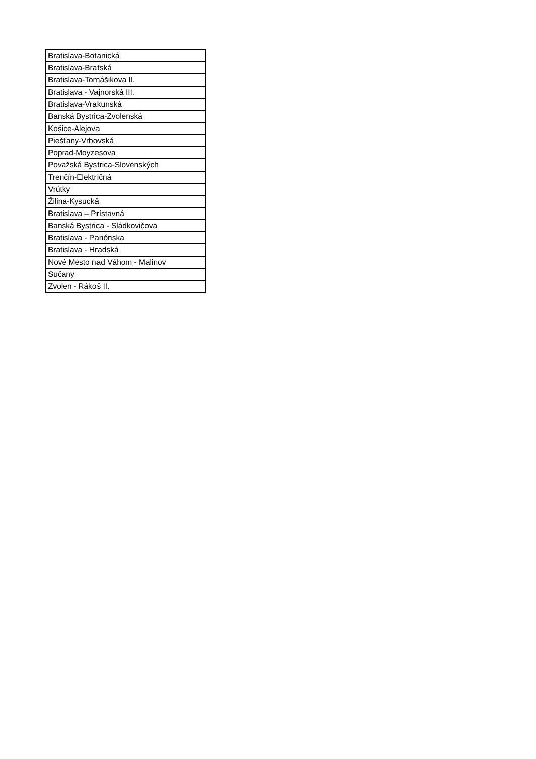| Bratislava-Botanická |
| Bratislava-Bratská |
| Bratislava-Tomášikova II. |
| Bratislava - Vajnorská III. |
| Bratislava-Vrakunská |
| Banská Bystrica-Zvolenská |
| Košice-Alejova |
| Piešťany-Vrbovská |
| Poprad-Moyzesova |
| Považská Bystrica-Slovenských |
| Trenčín-Električná |
| Vrútky |
| Žilina-Kysucká |
| Bratislava – Prístavná |
| Banská Bystrica - Sládkovičova |
| Bratislava - Panónska |
| Bratislava - Hradská |
| Nové Mesto nad Váhom - Malinov |
| Sučany |
| Zvolen - Rákoš II. |